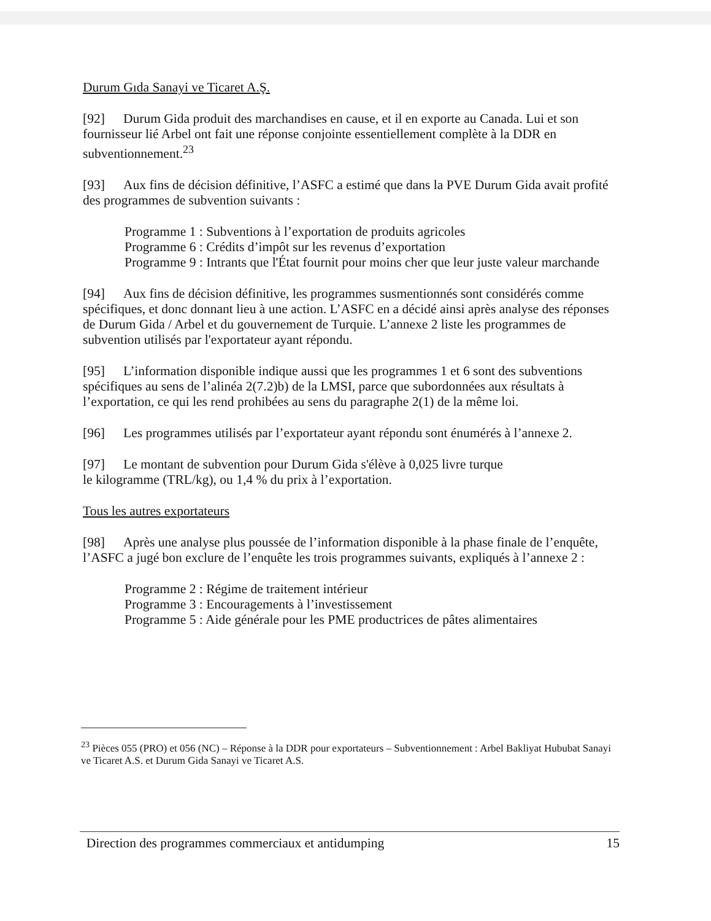Durum Gıda Sanayi ve Ticaret A.Ş.
[92] Durum Gida produit des marchandises en cause, et il en exporte au Canada. Lui et son fournisseur lié Arbel ont fait une réponse conjointe essentiellement complète à la DDR en subventionnement.<sup>23</sup>
[93] Aux fins de décision définitive, l’ASFC a estimé que dans la PVE Durum Gida avait profité des programmes de subvention suivants :
Programme 1 : Subventions à l’exportation de produits agricoles
Programme 6 : Crédits d’impôt sur les revenus d’exportation
Programme 9 : Intrants que l'État fournit pour moins cher que leur juste valeur marchande
[94] Aux fins de décision définitive, les programmes susmentionnés sont considérés comme spécifiques, et donc donnant lieu à une action. L’ASFC en a décidé ainsi après analyse des réponses de Durum Gida / Arbel et du gouvernement de Turquie. L’annexe 2 liste les programmes de subvention utilisés par l'exportateur ayant répondu.
[95] L’information disponible indique aussi que les programmes 1 et 6 sont des subventions spécifiques au sens de l’alinéa 2(7.2)b) de la LMSI, parce que subordonnées aux résultats à l’exportation, ce qui les rend prohibées au sens du paragraphe 2(1) de la même loi.
[96] Les programmes utilisés par l’exportateur ayant répondu sont énumérés à l’annexe 2.
[97] Le montant de subvention pour Durum Gida s'élève à 0,025 livre turque
le kilogramme (TRL/kg), ou 1,4 % du prix à l’exportation.
Tous les autres exportateurs
[98] Après une analyse plus poussée de l’information disponible à la phase finale de l’enquête, l’ASFC a jugé bon exclure de l’enquête les trois programmes suivants, expliqués à l’annexe 2 :
Programme 2 : Régime de traitement intérieur
Programme 3 : Encouragements à l’investissement
Programme 5 : Aide générale pour les PME productrices de pâtes alimentaires
<sup>23</sup> Pièces 055 (PRO) et 056 (NC) – Réponse à la DDR pour exportateurs – Subventionnement : Arbel Bakliyat Hububat Sanayi ve Ticaret A.S. et Durum Gida Sanayi ve Ticaret A.S.
Direction des programmes commerciaux et antidumping 15